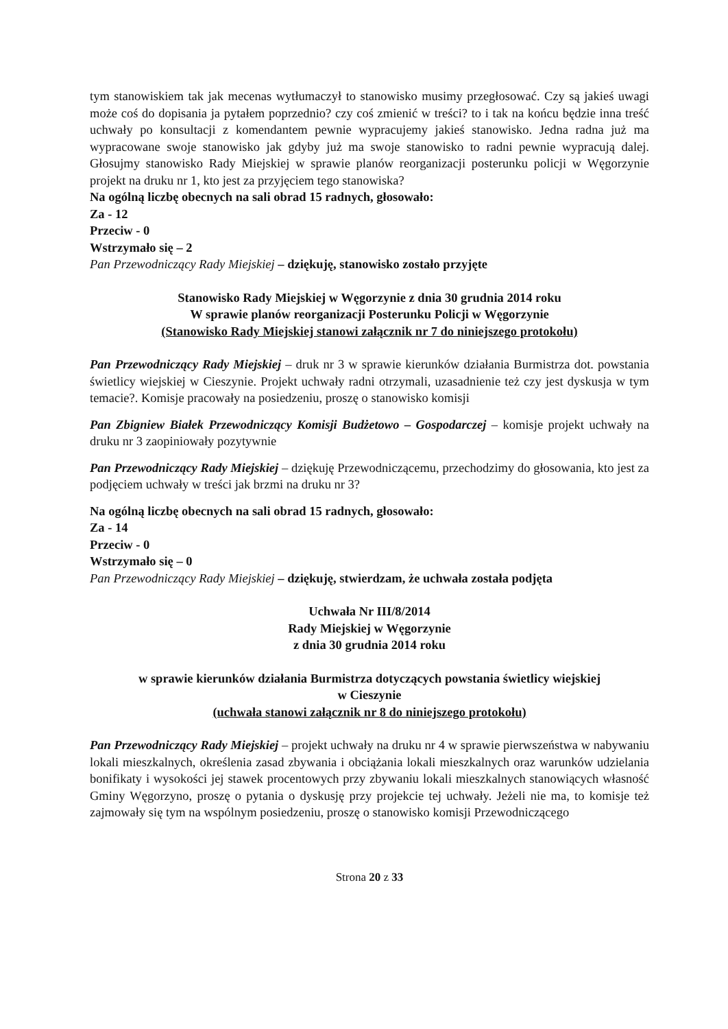tym stanowiskiem tak jak mecenas wytłumaczył to stanowisko musimy przegłosować. Czy są jakieś uwagi może coś do dopisania ja pytałem poprzednio? czy coś zmienić w treści? to i tak na końcu będzie inna treść uchwały po konsultacji z komendantem pewnie wypracujemy jakieś stanowisko. Jedna radna już ma wypracowane swoje stanowisko jak gdyby już ma swoje stanowisko to radni pewnie wypracują dalej. Głosujmy stanowisko Rady Miejskiej w sprawie planów reorganizacji posterunku policji w Węgorzynie projekt na druku nr 1, kto jest za przyjęciem tego stanowiska?
Na ogólną liczbę obecnych na sali obrad 15 radnych, głosowało:
Za - 12
Przeciw - 0
Wstrzymało się – 2
Pan Przewodniczący Rady Miejskiej – dziękuję, stanowisko zostało przyjęte
Stanowisko Rady Miejskiej w Węgorzynie z dnia 30 grudnia 2014 roku
W sprawie planów reorganizacji Posterunku Policji w Węgorzynie
(Stanowisko Rady Miejskiej stanowi załącznik nr 7 do niniejszego protokołu)
Pan Przewodniczący Rady Miejskiej – druk nr 3 w sprawie kierunków działania Burmistrza dot. powstania świetlicy wiejskiej w Cieszynie. Projekt uchwały radni otrzymali, uzasadnienie też czy jest dyskusja w tym temacie?. Komisje pracowały na posiedzeniu, proszę o stanowisko komisji
Pan Zbigniew Białek Przewodniczący Komisji Budżetowo – Gospodarczej – komisje projekt uchwały na druku nr 3 zaopiniowały pozytywnie
Pan Przewodniczący Rady Miejskiej – dziękuję Przewodniczącemu, przechodzimy do głosowania, kto jest za podjęciem uchwały w treści jak brzmi na druku nr 3?
Na ogólną liczbę obecnych na sali obrad 15 radnych, głosowało:
Za - 14
Przeciw - 0
Wstrzymało się – 0
Pan Przewodniczący Rady Miejskiej – dziękuję, stwierdzam, że uchwała została podjęta
Uchwała Nr III/8/2014
Rady Miejskiej w Węgorzynie
z dnia 30 grudnia 2014 roku
w sprawie kierunków działania Burmistrza dotyczących powstania świetlicy wiejskiej
w Cieszynie
(uchwała stanowi załącznik nr 8 do niniejszego protokołu)
Pan Przewodniczący Rady Miejskiej – projekt uchwały na druku nr 4 w sprawie pierwszeństwa w nabywaniu lokali mieszkalnych, określenia zasad zbywania i obciążania lokali mieszkalnych oraz warunków udzielania bonifikaty i wysokości jej stawek procentowych przy zbywaniu lokali mieszkalnych stanowiących własność Gminy Węgorzyno, proszę o pytania o dyskusję przy projekcie tej uchwały. Jeżeli nie ma, to komisje też zajmowały się tym na wspólnym posiedzeniu, proszę o stanowisko komisji Przewodniczącego
Strona 20 z 33